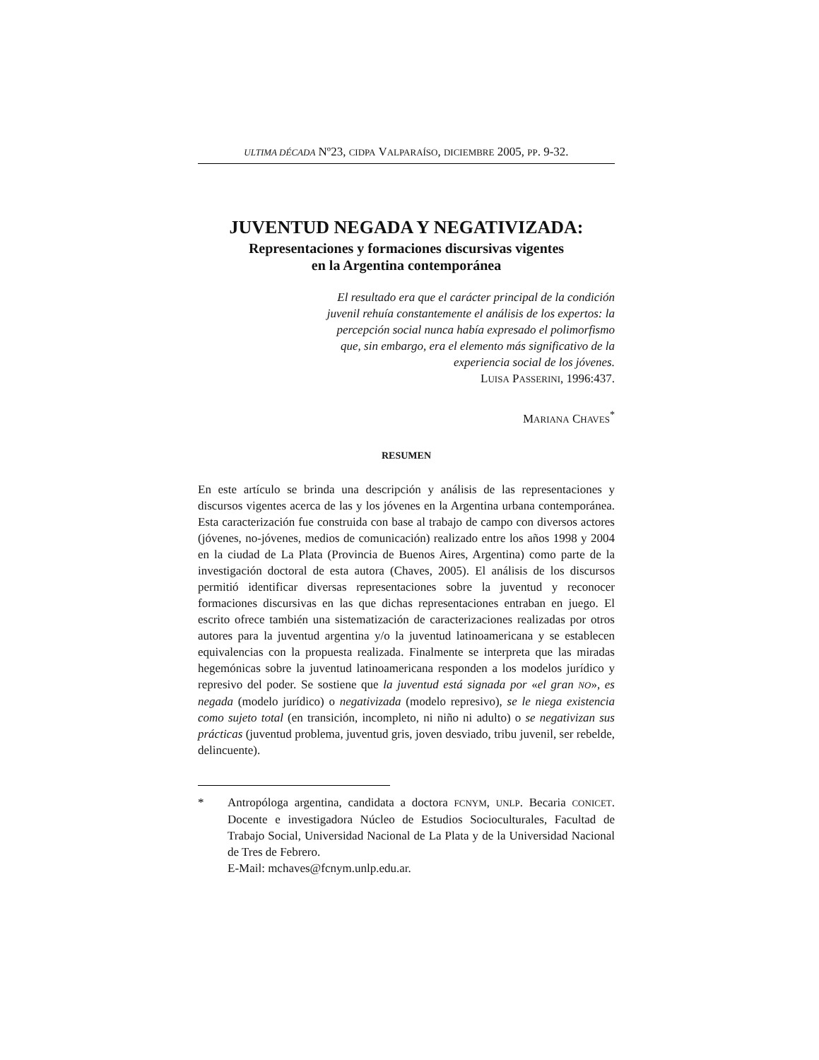ULTIMA DÉCADA Nº23, CIDPA VALPARAÍSO, DICIEMBRE 2005, PP. 9-32.
JUVENTUD NEGADA Y NEGATIVIZADA:
Representaciones y formaciones discursivas vigentes
en la Argentina contemporánea
El resultado era que el carácter principal de la condición juvenil rehuía constantemente el análisis de los expertos: la percepción social nunca había expresado el polimorfismo que, sin embargo, era el elemento más significativo de la experiencia social de los jóvenes.
LUISA PASSERINI, 1996:437.
MARIANA CHAVES<sup>*</sup>
RESUMEN
En este artículo se brinda una descripción y análisis de las representaciones y discursos vigentes acerca de las y los jóvenes en la Argentina urbana contemporánea. Esta caracterización fue construida con base al trabajo de campo con diversos actores (jóvenes, no-jóvenes, medios de comunicación) realizado entre los años 1998 y 2004 en la ciudad de La Plata (Provincia de Buenos Aires, Argentina) como parte de la investigación doctoral de esta autora (Chaves, 2005). El análisis de los discursos permitió identificar diversas representaciones sobre la juventud y reconocer formaciones discursivas en las que dichas representaciones entraban en juego. El escrito ofrece también una sistematización de caracterizaciones realizadas por otros autores para la juventud argentina y/o la juventud latinoamericana y se establecen equivalencias con la propuesta realizada. Finalmente se interpreta que las miradas hegemónicas sobre la juventud latinoamericana responden a los modelos jurídico y represivo del poder. Se sostiene que la juventud está signada por «el gran NO», es negada (modelo jurídico) o negativizada (modelo represivo), se le niega existencia como sujeto total (en transición, incompleto, ni niño ni adulto) o se negativizan sus prácticas (juventud problema, juventud gris, joven desviado, tribu juvenil, ser rebelde, delincuente).
* Antropóloga argentina, candidata a doctora FCNYM, UNLP. Becaria CONICET. Docente e investigadora Núcleo de Estudios Socioculturales, Facultad de Trabajo Social, Universidad Nacional de La Plata y de la Universidad Nacional de Tres de Febrero.
E-Mail: mchaves@fcnym.unlp.edu.ar.